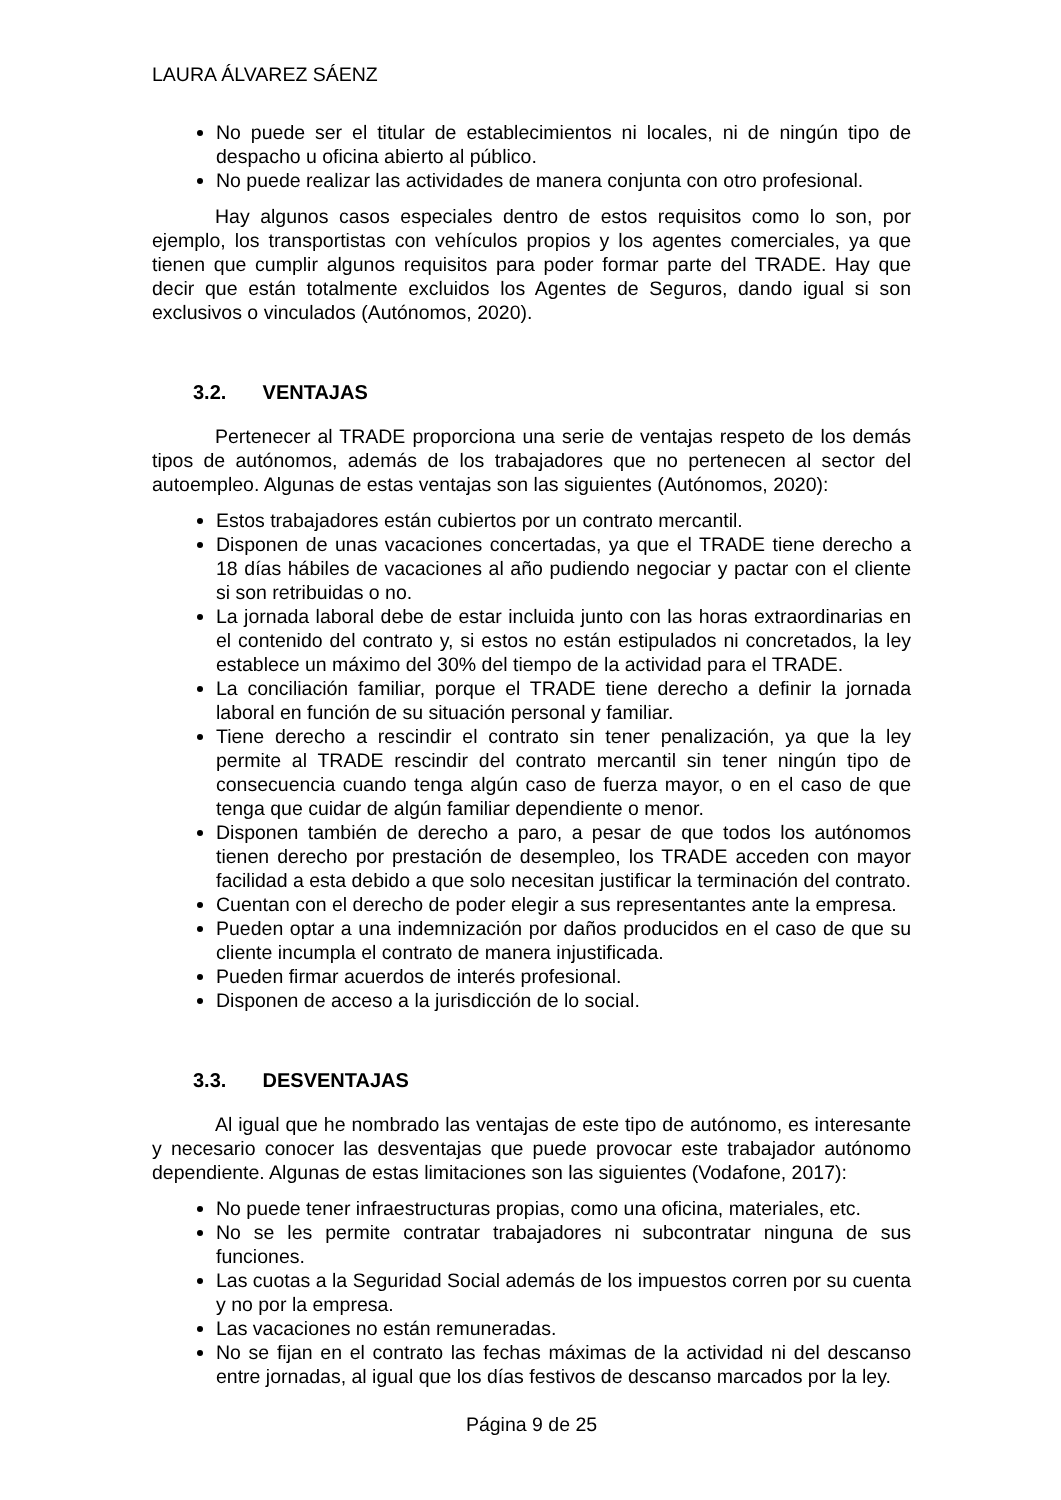LAURA ÁLVAREZ SÁENZ
No puede ser el titular de establecimientos ni locales, ni de ningún tipo de despacho u oficina abierto al público.
No puede realizar las actividades de manera conjunta con otro profesional.
Hay algunos casos especiales dentro de estos requisitos como lo son, por ejemplo, los transportistas con vehículos propios y los agentes comerciales, ya que tienen que cumplir algunos requisitos para poder formar parte del TRADE. Hay que decir que están totalmente excluidos los Agentes de Seguros, dando igual si son exclusivos o vinculados (Autónomos, 2020).
3.2. VENTAJAS
Pertenecer al TRADE proporciona una serie de ventajas respeto de los demás tipos de autónomos, además de los trabajadores que no pertenecen al sector del autoempleo. Algunas de estas ventajas son las siguientes (Autónomos, 2020):
Estos trabajadores están cubiertos por un contrato mercantil.
Disponen de unas vacaciones concertadas, ya que el TRADE tiene derecho a 18 días hábiles de vacaciones al año pudiendo negociar y pactar con el cliente si son retribuidas o no.
La jornada laboral debe de estar incluida junto con las horas extraordinarias en el contenido del contrato y, si estos no están estipulados ni concretados, la ley establece un máximo del 30% del tiempo de la actividad para el TRADE.
La conciliación familiar, porque el TRADE tiene derecho a definir la jornada laboral en función de su situación personal y familiar.
Tiene derecho a rescindir el contrato sin tener penalización, ya que la ley permite al TRADE rescindir del contrato mercantil sin tener ningún tipo de consecuencia cuando tenga algún caso de fuerza mayor, o en el caso de que tenga que cuidar de algún familiar dependiente o menor.
Disponen también de derecho a paro, a pesar de que todos los autónomos tienen derecho por prestación de desempleo, los TRADE acceden con mayor facilidad a esta debido a que solo necesitan justificar la terminación del contrato.
Cuentan con el derecho de poder elegir a sus representantes ante la empresa.
Pueden optar a una indemnización por daños producidos en el caso de que su cliente incumpla el contrato de manera injustificada.
Pueden firmar acuerdos de interés profesional.
Disponen de acceso a la jurisdicción de lo social.
3.3. DESVENTAJAS
Al igual que he nombrado las ventajas de este tipo de autónomo, es interesante y necesario conocer las desventajas que puede provocar este trabajador autónomo dependiente. Algunas de estas limitaciones son las siguientes (Vodafone, 2017):
No puede tener infraestructuras propias, como una oficina, materiales, etc.
No se les permite contratar trabajadores ni subcontratar ninguna de sus funciones.
Las cuotas a la Seguridad Social además de los impuestos corren por su cuenta y no por la empresa.
Las vacaciones no están remuneradas.
No se fijan en el contrato las fechas máximas de la actividad ni del descanso entre jornadas, al igual que los días festivos de descanso marcados por la ley.
Página 9 de 25